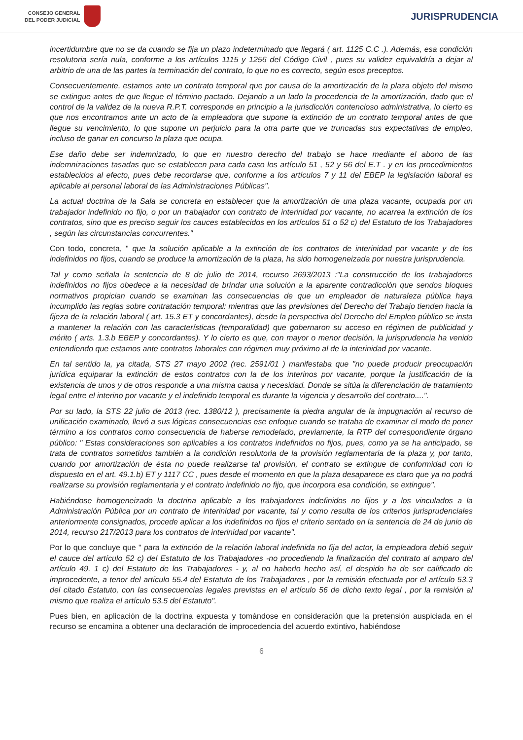CONSEJO GENERAL
DEL PODER JUDICIAL
JURISPRUDENCIA
incertidumbre que no se da cuando se fija un plazo indeterminado que llegará ( art. 1125 C.C .). Además, esa condición resolutoria sería nula, conforme a los artículos 1115 y 1256 del Código Civil , pues su validez equivaldría a dejar al arbitrio de una de las partes la terminación del contrato, lo que no es correcto, según esos preceptos.
Consecuentemente, estamos ante un contrato temporal que por causa de la amortización de la plaza objeto del mismo se extingue antes de que llegue el término pactado. Dejando a un lado la procedencia de la amortización, dado que el control de la validez de la nueva R.P.T. corresponde en principio a la jurisdicción contencioso administrativa, lo cierto es que nos encontramos ante un acto de la empleadora que supone la extinción de un contrato temporal antes de que llegue su vencimiento, lo que supone un perjuicio para la otra parte que ve truncadas sus expectativas de empleo, incluso de ganar en concurso la plaza que ocupa.
Ese daño debe ser indemnizado, lo que en nuestro derecho del trabajo se hace mediante el abono de las indemnizaciones tasadas que se establecen para cada caso los artículo 51 , 52 y 56 del E.T . y en los procedimientos establecidos al efecto, pues debe recordarse que, conforme a los artículos 7 y 11 del EBEP la legislación laboral es aplicable al personal laboral de las Administraciones Públicas".
La actual doctrina de la Sala se concreta en establecer que la amortización de una plaza vacante, ocupada por un trabajador indefinido no fijo, o por un trabajador con contrato de interinidad por vacante, no acarrea la extinción de los contratos, sino que es preciso seguir los cauces establecidos en los artículos 51 o 52 c) del Estatuto de los Trabajadores , según las circunstancias concurrentes."
Con todo, concreta, " que la solución aplicable a la extinción de los contratos de interinidad por vacante y de los indefinidos no fijos, cuando se produce la amortización de la plaza, ha sido homogeneizada por nuestra jurisprudencia.
Tal y como señala la sentencia de 8 de julio de 2014, recurso 2693/2013 :"La construcción de los trabajadores indefinidos no fijos obedece a la necesidad de brindar una solución a la aparente contradicción que sendos bloques normativos propician cuando se examinan las consecuencias de que un empleador de naturaleza pública haya incumplido las reglas sobre contratación temporal: mientras que las previsiones del Derecho del Trabajo tienden hacia la fijeza de la relación laboral ( art. 15.3 ET y concordantes), desde la perspectiva del Derecho del Empleo público se insta a mantener la relación con las características (temporalidad) que gobernaron su acceso en régimen de publicidad y mérito ( arts. 1.3.b EBEP y concordantes). Y lo cierto es que, con mayor o menor decisión, la jurisprudencia ha venido entendiendo que estamos ante contratos laborales con régimen muy próximo al de la interinidad por vacante.
En tal sentido la, ya citada, STS 27 mayo 2002 (rec. 2591/01 ) manifestaba que "no puede producir preocupación jurídica equiparar la extinción de estos contratos con la de los interinos por vacante, porque la justificación de la existencia de unos y de otros responde a una misma causa y necesidad. Donde se sitúa la diferenciación de tratamiento legal entre el interino por vacante y el indefinido temporal es durante la vigencia y desarrollo del contrato....".
Por su lado, la STS 22 julio de 2013 (rec. 1380/12 ), precisamente la piedra angular de la impugnación al recurso de unificación examinado, llevó a sus lógicas consecuencias ese enfoque cuando se trataba de examinar el modo de poner término a los contratos como consecuencia de haberse remodelado, previamente, la RTP del correspondiente órgano público: " Estas consideraciones son aplicables a los contratos indefinidos no fijos, pues, como ya se ha anticipado, se trata de contratos sometidos también a la condición resolutoria de la provisión reglamentaria de la plaza y, por tanto, cuando por amortización de ésta no puede realizarse tal provisión, el contrato se extingue de conformidad con lo dispuesto en el art. 49.1.b) ET y 1117 CC , pues desde el momento en que la plaza desaparece es claro que ya no podrá realizarse su provisión reglamentaria y el contrato indefinido no fijo, que incorpora esa condición, se extingue".
Habiéndose homogeneizado la doctrina aplicable a los trabajadores indefinidos no fijos y a los vinculados a la Administración Pública por un contrato de interinidad por vacante, tal y como resulta de los criterios jurisprudenciales anteriormente consignados, procede aplicar a los indefinidos no fijos el criterio sentado en la sentencia de 24 de junio de 2014, recurso 217/2013 para los contratos de interinidad por vacante".
Por lo que concluye que " para la extinción de la relación laboral indefinida no fija del actor, la empleadora debió seguir el cauce del artículo 52 c) del Estatuto de los Trabajadores -no procediendo la finalización del contrato al amparo del artículo 49. 1 c) del Estatuto de los Trabajadores - y, al no haberlo hecho así, el despido ha de ser calificado de improcedente, a tenor del artículo 55.4 del Estatuto de los Trabajadores , por la remisión efectuada por el artículo 53.3 del citado Estatuto, con las consecuencias legales previstas en el artículo 56 de dicho texto legal , por la remisión al mismo que realiza el artículo 53.5 del Estatuto".
Pues bien, en aplicación de la doctrina expuesta y tomándose en consideración que la pretensión auspiciada en el recurso se encamina a obtener una declaración de improcedencia del acuerdo extintivo, habiéndose
6